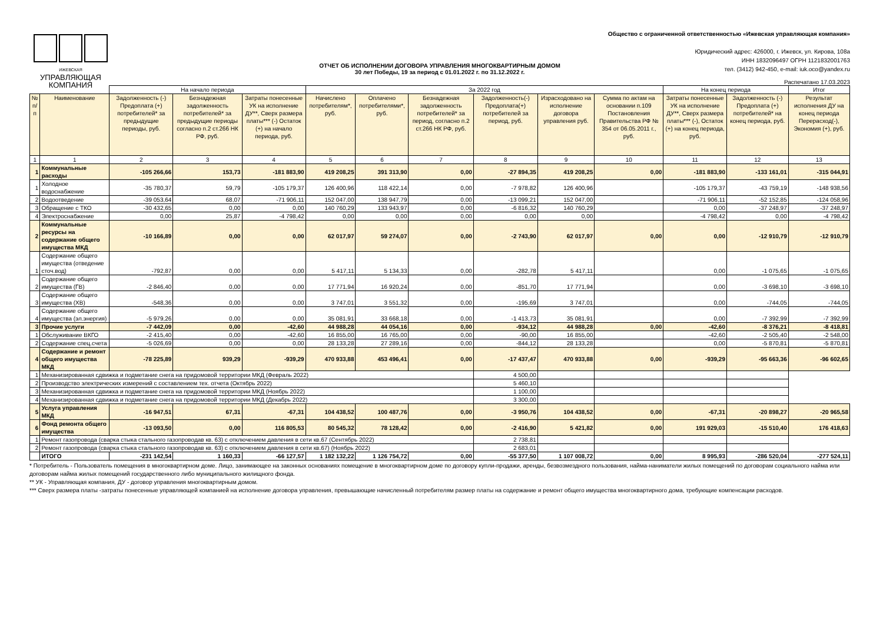ИЖЕВСКАЯ
УПРАВЛЯЮЩАЯ
КОМПАНИЯ
Общество с ограниченной ответственностью «Ижевская управляющая компания»
Юридический адрес: 426000, г. Ижевск, ул. Кирова, 108а
ИНН 1832096497 ОГРН 1121832001763
тел. (3412) 942-450, e-mail: iuk.oco@yandex.ru
ОТЧЕТ ОБ ИСПОЛНЕНИИ ДОГОВОРА УПРАВЛЕНИЯ МНОГОКВАРТИРНЫМ ДОМОМ
30 лет Победы, 19 за период с 01.01.2022 г. по 31.12.2022 г.
Распечатано 17.03.2023
| | | На начало периода | | | За 2022 год | | | | | | На конец периода | | Итог |
| --- | --- | --- | --- | --- | --- | --- | --- | --- | --- | --- | --- | --- | --- |
| № п/п | Наименование | Задолженность (-) Предоплата (+) потребителей* за предыдущие периоды, руб. | Безнадежная задолженность потребителей* за предыдущие периоды согласно п.2 ст.266 НК РФ, руб. | Затраты понесенные УК на исполнение ДУ**, Сверх размера платы*** (-) Остаток (+) на начало периода, руб. | Начислено потребителям*, руб. | Оплачено потребителями*, руб. | Безнадежная задолженность потребителей* за период, согласно п.2 ст.266 НК РФ, руб. | Задолженность(-) Предоплата(+) потребителей за период, руб. | Израсходовано на исполнение договора управления руб. | Сумма по актам на основании п.109 Постановления Правительства РФ № 354 от 06.05.2011 г., руб. | Затраты понесенные УК на исполнение ДУ**, Сверх размера платы*** (-), Остаток (+) на конец периода, руб. | Задолженность (-) Предоплата (+) потребителей* на конец периода, руб. | Результат исполнения ДУ на конец периода Перерасход(-), Экономия (+), руб. |
| 1 | 1 | 2 | 3 | 4 | 5 | 6 | 7 | 8 | 9 | 10 | 11 | 12 | 13 |
| 1 | Коммунальные расходы | -105 266,66 | 153,73 | -181 883,90 | 419 208,25 | 391 313,90 | 0,00 | -27 894,35 | 419 208,25 | 0,00 | -181 883,90 | -133 161,01 | -315 044,91 |
| 1 | Холодное водоснабжение | -35 780,37 | 59,79 | -105 179,37 | 126 400,96 | 118 422,14 | 0,00 | -7 978,82 | 126 400,96 | | -105 179,37 | -43 759,19 | -148 938,56 |
| 2 | Водоотведение | -39 053,64 | 68,07 | -71 906,11 | 152 047,00 | 138 947,79 | 0,00 | -13 099,21 | 152 047,00 | | -71 906,11 | -52 152,85 | -124 058,96 |
| 3 | Обращение с ТКО | -30 432,65 | 0,00 | 0,00 | 140 760,29 | 133 943,97 | 0,00 | -6 816,32 | 140 760,29 | | 0,00 | -37 248,97 | -37 248,97 |
| 4 | Электроснабжение | 0,00 | 25,87 | -4 798,42 | 0,00 | 0,00 | 0,00 | 0,00 | 0,00 | | -4 798,42 | 0,00 | -4 798,42 |
| 2 | Коммунальные ресурсы на содержание общего имущества МКД | -10 166,89 | 0,00 | 0,00 | 62 017,97 | 59 274,07 | 0,00 | -2 743,90 | 62 017,97 | 0,00 | 0,00 | -12 910,79 | -12 910,79 |
| 1 | Содержание общего имущества (отведение сточ.вод) | -792,87 | 0,00 | 0,00 | 5 417,11 | 5 134,33 | 0,00 | -282,78 | 5 417,11 | | 0,00 | -1 075,65 | -1 075,65 |
| 2 | Содержание общего имущества (ГВ) | -2 846,40 | 0,00 | 0,00 | 17 771,94 | 16 920,24 | 0,00 | -851,70 | 17 771,94 | | 0,00 | -3 698,10 | -3 698,10 |
| 3 | Содержание общего имущества (ХВ) | -548,36 | 0,00 | 0,00 | 3 747,01 | 3 551,32 | 0,00 | -195,69 | 3 747,01 | | 0,00 | -744,05 | -744,05 |
| 4 | Содержание общего имущества (эл.энергия) | -5 979,26 | 0,00 | 0,00 | 35 081,91 | 33 668,18 | 0,00 | -1 413,73 | 35 081,91 | | 0,00 | -7 392,99 | -7 392,99 |
| 3 | Прочие услуги | -7 442,09 | 0,00 | -42,60 | 44 988,28 | 44 054,16 | 0,00 | -934,12 | 44 988,28 | 0,00 | -42,60 | -8 376,21 | -8 418,81 |
| 1 | Обслуживание ВКГО | -2 415,40 | 0,00 | -42,60 | 16 855,00 | 16 765,00 | 0,00 | -90,00 | 16 855,00 | | -42,60 | -2 505,40 | -2 548,00 |
| 2 | Содержание спец.счета | -5 026,69 | 0,00 | 0,00 | 28 133,28 | 27 289,16 | 0,00 | -844,12 | 28 133,28 | | 0,00 | -5 870,81 | -5 870,81 |
| 4 | Содержание и ремонт общего имущества МКД | -78 225,89 | 939,29 | -939,29 | 470 933,88 | 453 496,41 | 0,00 | -17 437,47 | 470 933,88 | 0,00 | -939,29 | -95 663,36 | -96 602,65 |
| 1 | Механизированная сдвижка и подметание снега на придомовой территории МКД (Февраль 2022) | | | | | | | 4 500,00 | | | | | |
| 2 | Производство электрических измерений с составлением тех. отчета (Октябрь 2022) | | | | | | | 5 460,10 | | | | | |
| 3 | Механизированная сдвижка и подметание снега на придомовой территории МКД (Ноябрь 2022) | | | | | | | 1 100,00 | | | | | |
| 4 | Механизированная сдвижка и подметание снега на придомовой территории МКД (Декабрь 2022) | | | | | | | 3 300,00 | | | | | |
| 5 | Услуга управления МКД | -16 947,51 | 67,31 | -67,31 | 104 438,52 | 100 487,76 | 0,00 | -3 950,76 | 104 438,52 | 0,00 | -67,31 | -20 898,27 | -20 965,58 |
| 6 | Фонд ремонта общего имущества | -13 093,50 | 0,00 | 116 805,53 | 80 545,32 | 78 128,42 | 0,00 | -2 416,90 | 5 421,82 | 0,00 | 191 929,03 | -15 510,40 | 176 418,63 |
| 1 | Ремонт газопровода (сварка стыка стального газопроводав кв. 63) с отключением давления в сети кв.67 (Сентябрь 2022) | | | | | | | 2 738,81 | | | | | |
| 2 | Ремонт газопровода (сварка стыка стального газопроводав кв. 63) с отключением давления в сети кв.67) (Ноябрь 2022) | | | | | | | 2 683,01 | | | | | |
| | ИТОГО | -231 142,54 | 1 160,33 | -66 127,57 | 1 182 132,22 | 1 126 754,72 | 0,00 | -55 377,50 | 1 107 008,72 | 0,00 | 8 995,93 | -286 520,04 | -277 524,11 |
* Потребитель - Пользователь помещения в многоквартирном доме. Лицо, занимающее на законных основаниях помещение в многоквартирном доме по договору купли-продажи, аренды, безвозмездного пользования, найма-наниматели жилых помещений по договорам социального найма или договорам найма жилых помещений государственного либо муниципального жилищного фонда.
** УК - Управляющая компания, ДУ - договор управления многоквартирным домом.
*** Сверх размера платы -затраты понесенные управляющей компанией на исполнение договора управления, превышающие начисленный потребителям размер платы на содержание и ремонт общего имущества многоквартирного дома, требующие компенсации расходов.